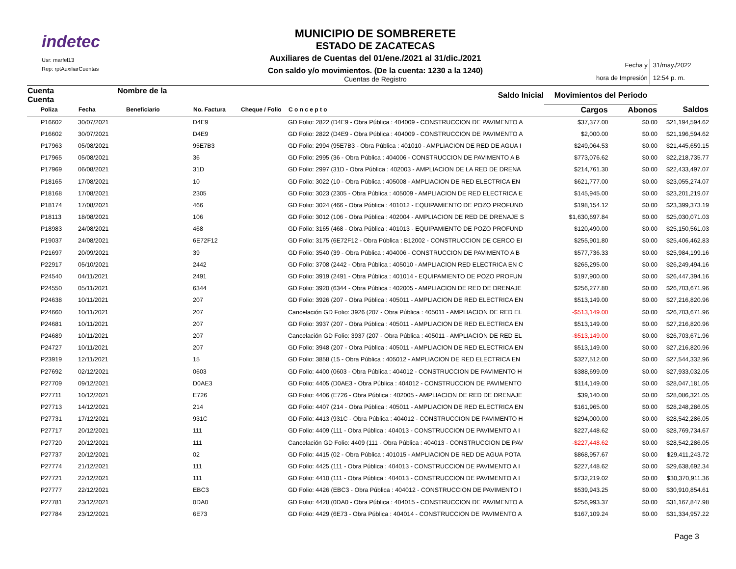indetec
Usr: marfel13
Rep: rptAuxiliarCuentas
MUNICIPIO DE SOMBRERETE
ESTADO DE ZACATECAS
Auxiliares de Cuentas del 01/ene./2021 al 31/dic./2021
Con saldo y/o movimientos. (De la cuenta: 1230 a la 1240)
Cuentas de Registro
Fecha y
hora de Impresión
31/may./2022
12:54 p. m.
| Cuenta Nombre de la Cuenta | | | Saldo Inicial | | | Movimientos del Periodo | | |
| --- | --- | --- | --- | --- | --- | --- | --- | --- |
| Poliza | Fecha | Beneficiario | No. Factura | Cheque / Folio | C o n c e p t o | Cargos | Abonos | Saldos |
| P16602 | 30/07/2021 | | D4E9 | | GD Folio: 2822 (D4E9 - Obra Pública : 404009 - CONSTRUCCION DE PAVIMENTO A | $37,377.00 | $0.00 | $21,194,594.62 |
| P16602 | 30/07/2021 | | D4E9 | | GD Folio: 2822 (D4E9 - Obra Pública : 404009 - CONSTRUCCION DE PAVIMENTO A | $2,000.00 | $0.00 | $21,196,594.62 |
| P17963 | 05/08/2021 | | 95E7B3 | | GD Folio: 2994 (95E7B3 - Obra Pública : 401010 - AMPLIACION DE RED DE AGUA I | $249,064.53 | $0.00 | $21,445,659.15 |
| P17965 | 05/08/2021 | | 36 | | GD Folio: 2995 (36 - Obra Pública : 404006 - CONSTRUCCION DE PAVIMENTO A B | $773,076.62 | $0.00 | $22,218,735.77 |
| P17969 | 06/08/2021 | | 31D | | GD Folio: 2997 (31D - Obra Pública : 402003 - AMPLIACION DE LA RED DE DRENA | $214,761.30 | $0.00 | $22,433,497.07 |
| P18165 | 17/08/2021 | | 10 | | GD Folio: 3022 (10 - Obra Pública : 405008 - AMPLIACION DE RED ELECTRICA EN | $621,777.00 | $0.00 | $23,055,274.07 |
| P18168 | 17/08/2021 | | 2305 | | GD Folio: 3023 (2305 - Obra Pública : 405009 - AMPLIACION DE RED ELECTRICA E | $145,945.00 | $0.00 | $23,201,219.07 |
| P18174 | 17/08/2021 | | 466 | | GD Folio: 3024 (466 - Obra Pública : 401012 - EQUIPAMIENTO DE POZO PROFUND | $198,154.12 | $0.00 | $23,399,373.19 |
| P18113 | 18/08/2021 | | 106 | | GD Folio: 3012 (106 - Obra Pública : 402004 - AMPLIACION DE RED DE DRENAJE S | $1,630,697.84 | $0.00 | $25,030,071.03 |
| P18983 | 24/08/2021 | | 468 | | GD Folio: 3165 (468 - Obra Pública : 401013 - EQUIPAMIENTO DE POZO PROFUND | $120,490.00 | $0.00 | $25,150,561.03 |
| P19037 | 24/08/2021 | | 6E72F12 | | GD Folio: 3175 (6E72F12 - Obra Pública : B12002 - CONSTRUCCION DE CERCO EI | $255,901.80 | $0.00 | $25,406,462.83 |
| P21697 | 20/09/2021 | | 39 | | GD Folio: 3540 (39 - Obra Pública : 404006 - CONSTRUCCION DE PAVIMENTO A B | $577,736.33 | $0.00 | $25,984,199.16 |
| P22917 | 05/10/2021 | | 2442 | | GD Folio: 3708 (2442 - Obra Pública : 405010 - AMPLIACION RED ELECTRICA EN C | $265,295.00 | $0.00 | $26,249,494.16 |
| P24540 | 04/11/2021 | | 2491 | | GD Folio: 3919 (2491 - Obra Pública : 401014 - EQUIPAMIENTO DE POZO PROFUN | $197,900.00 | $0.00 | $26,447,394.16 |
| P24550 | 05/11/2021 | | 6344 | | GD Folio: 3920 (6344 - Obra Pública : 402005 - AMPLIACION DE RED DE DRENAJE | $256,277.80 | $0.00 | $26,703,671.96 |
| P24638 | 10/11/2021 | | 207 | | GD Folio: 3926 (207 - Obra Pública : 405011 - AMPLIACION DE RED ELECTRICA EN | $513,149.00 | $0.00 | $27,216,820.96 |
| P24660 | 10/11/2021 | | 207 | | Cancelación GD Folio: 3926 (207 - Obra Pública : 405011 - AMPLIACION DE RED EL | -$513,149.00 | $0.00 | $26,703,671.96 |
| P24681 | 10/11/2021 | | 207 | | GD Folio: 3937 (207 - Obra Pública : 405011 - AMPLIACION DE RED ELECTRICA EN | $513,149.00 | $0.00 | $27,216,820.96 |
| P24689 | 10/11/2021 | | 207 | | Cancelación GD Folio: 3937 (207 - Obra Pública : 405011 - AMPLIACION DE RED EL | -$513,149.00 | $0.00 | $26,703,671.96 |
| P24727 | 10/11/2021 | | 207 | | GD Folio: 3948 (207 - Obra Pública : 405011 - AMPLIACION DE RED ELECTRICA EN | $513,149.00 | $0.00 | $27,216,820.96 |
| P23919 | 12/11/2021 | | 15 | | GD Folio: 3858 (15 - Obra Pública : 405012 - AMPLIACION DE RED ELECTRICA EN | $327,512.00 | $0.00 | $27,544,332.96 |
| P27692 | 02/12/2021 | | 0603 | | GD Folio: 4400 (0603 - Obra Pública : 404012 - CONSTRUCCION DE PAVIMENTO H | $388,699.09 | $0.00 | $27,933,032.05 |
| P27709 | 09/12/2021 | | D0AE3 | | GD Folio: 4405 (D0AE3 - Obra Pública : 404012 - CONSTRUCCION DE PAVIMENTO | $114,149.00 | $0.00 | $28,047,181.05 |
| P27711 | 10/12/2021 | | E726 | | GD Folio: 4406 (E726 - Obra Pública : 402005 - AMPLIACION DE RED DE DRENAJE | $39,140.00 | $0.00 | $28,086,321.05 |
| P27713 | 14/12/2021 | | 214 | | GD Folio: 4407 (214 - Obra Pública : 405011 - AMPLIACION DE RED ELECTRICA EN | $161,965.00 | $0.00 | $28,248,286.05 |
| P27731 | 17/12/2021 | | 931C | | GD Folio: 4413 (931C - Obra Pública : 404012 - CONSTRUCCION DE PAVIMENTO H | $294,000.00 | $0.00 | $28,542,286.05 |
| P27717 | 20/12/2021 | | 111 | | GD Folio: 4409 (111 - Obra Pública : 404013 - CONSTRUCCION DE PAVIMENTO A I | $227,448.62 | $0.00 | $28,769,734.67 |
| P27720 | 20/12/2021 | | 111 | | Cancelación GD Folio: 4409 (111 - Obra Pública : 404013 - CONSTRUCCION DE PAV | -$227,448.62 | $0.00 | $28,542,286.05 |
| P27737 | 20/12/2021 | | 02 | | GD Folio: 4415 (02 - Obra Pública : 401015 - AMPLIACION DE RED DE AGUA POTA | $868,957.67 | $0.00 | $29,411,243.72 |
| P27774 | 21/12/2021 | | 111 | | GD Folio: 4425 (111 - Obra Pública : 404013 - CONSTRUCCION DE PAVIMENTO A I | $227,448.62 | $0.00 | $29,638,692.34 |
| P27721 | 22/12/2021 | | 111 | | GD Folio: 4410 (111 - Obra Pública : 404013 - CONSTRUCCION DE PAVIMENTO A I | $732,219.02 | $0.00 | $30,370,911.36 |
| P27777 | 22/12/2021 | | EBC3 | | GD Folio: 4426 (EBC3 - Obra Pública : 404012 - CONSTRUCCION DE PAVIMENTO I | $539,943.25 | $0.00 | $30,910,854.61 |
| P27781 | 23/12/2021 | | 0DA0 | | GD Folio: 4428 (0DA0 - Obra Pública : 404015 - CONSTRUCCION DE PAVIMENTO A | $256,993.37 | $0.00 | $31,167,847.98 |
| P27784 | 23/12/2021 | | 6E73 | | GD Folio: 4429 (6E73 - Obra Pública : 404014 - CONSTRUCCION DE PAVIMENTO A | $167,109.24 | $0.00 | $31,334,957.22 |
Page 3